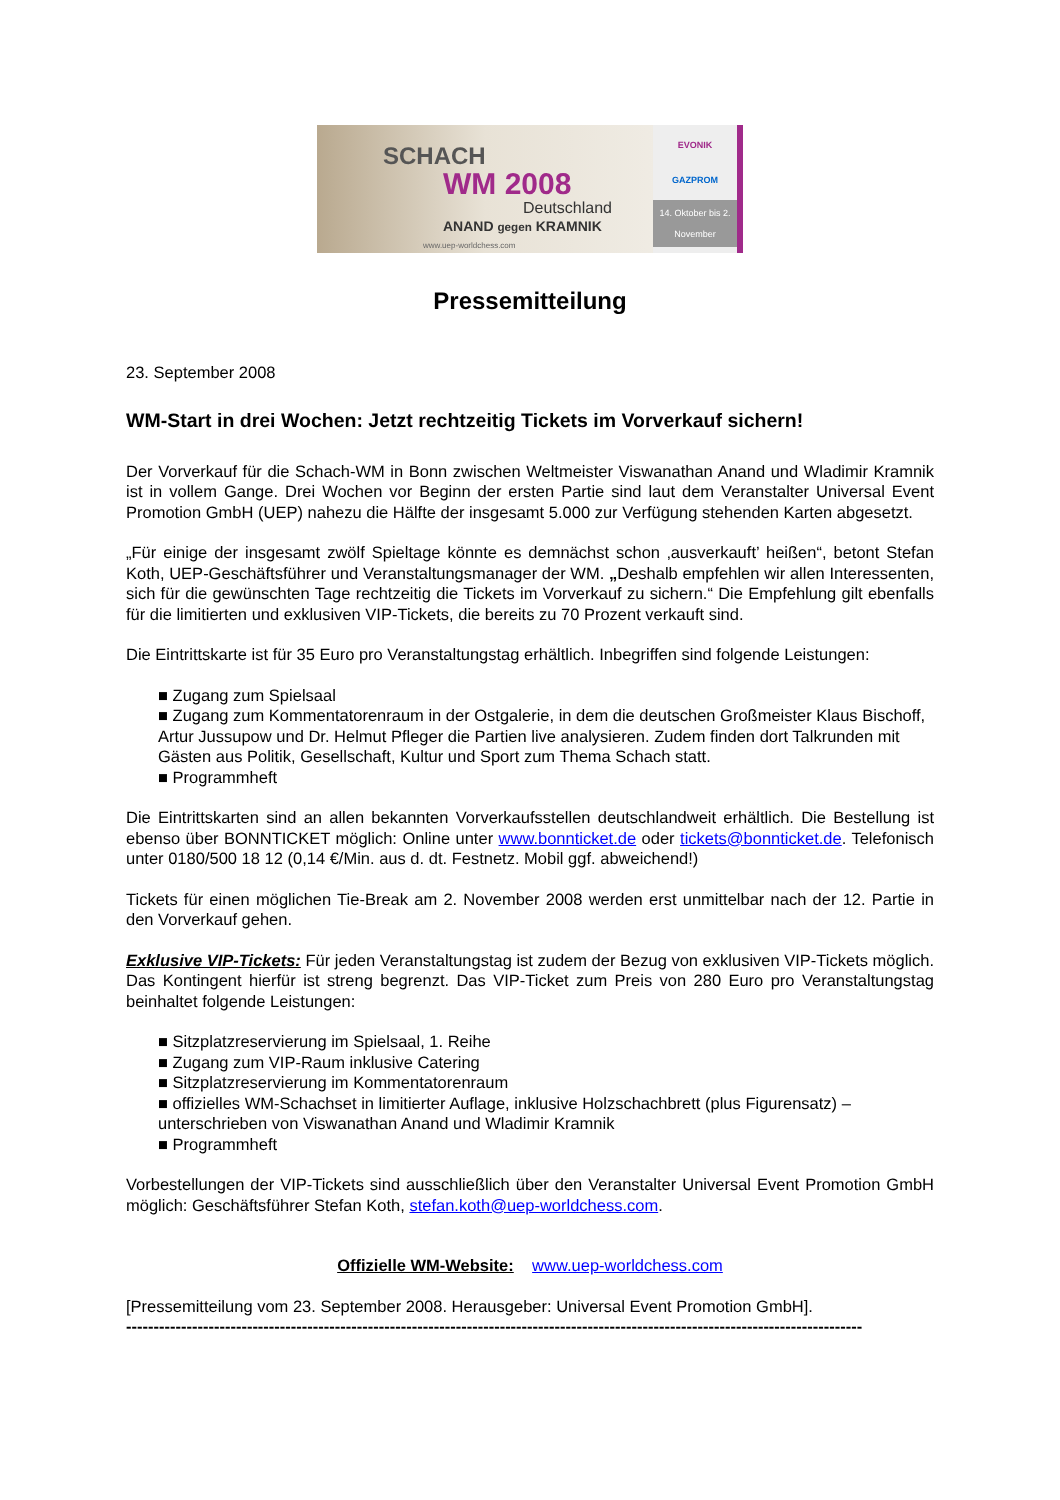SCHACH
WM 2008
Deutschland
ANAND gegen KRAMNIK
www.uep-worldchess.com
EVONIK
GAZPROM
14. Oktober bis 2. November
Pressemitteilung
23. September 2008
WM-Start in drei Wochen: Jetzt rechtzeitig Tickets im Vorverkauf sichern!
Der Vorverkauf für die Schach-WM in Bonn zwischen Weltmeister Viswanathan Anand und Wladimir Kramnik ist in vollem Gange. Drei Wochen vor Beginn der ersten Partie sind laut dem Veranstalter Universal Event Promotion GmbH (UEP) nahezu die Hälfte der insgesamt 5.000 zur Verfügung stehenden Karten abgesetzt.
„Für einige der insgesamt zwölf Spieltage könnte es demnächst schon ‚ausverkauft’ heißen“, betont Stefan Koth, UEP-Geschäftsführer und Veranstaltungsmanager der WM. „Deshalb empfehlen wir allen Interessenten, sich für die gewünschten Tage rechtzeitig die Tickets im Vorverkauf zu sichern.“ Die Empfehlung gilt ebenfalls für die limitierten und exklusiven VIP-Tickets, die bereits zu 70 Prozent verkauft sind.
Die Eintrittskarte ist für 35 Euro pro Veranstaltungstag erhältlich. Inbegriffen sind folgende Leistungen:
■ Zugang zum Spielsaal
■ Zugang zum Kommentatorenraum in der Ostgalerie, in dem die deutschen Großmeister Klaus Bischoff, Artur Jussupow und Dr. Helmut Pfleger die Partien live analysieren. Zudem finden dort Talkrunden mit Gästen aus Politik, Gesellschaft, Kultur und Sport zum Thema Schach statt.
■ Programmheft
Die Eintrittskarten sind an allen bekannten Vorverkaufsstellen deutschlandweit erhältlich. Die Bestellung ist ebenso über BONNTICKET möglich: Online unter www.bonnticket.de oder tickets@bonnticket.de. Telefonisch unter 0180/500 18 12 (0,14 €/Min. aus d. dt. Festnetz. Mobil ggf. abweichend!)
Tickets für einen möglichen Tie-Break am 2. November 2008 werden erst unmittelbar nach der 12. Partie in den Vorverkauf gehen.
Exklusive VIP-Tickets: Für jeden Veranstaltungstag ist zudem der Bezug von exklusiven VIP-Tickets möglich. Das Kontingent hierfür ist streng begrenzt. Das VIP-Ticket zum Preis von 280 Euro pro Veranstaltungstag beinhaltet folgende Leistungen:
■ Sitzplatzreservierung im Spielsaal, 1. Reihe
■ Zugang zum VIP-Raum inklusive Catering
■ Sitzplatzreservierung im Kommentatorenraum
■ offizielles WM-Schachset in limitierter Auflage, inklusive Holzschachbrett (plus Figurensatz) – unterschrieben von Viswanathan Anand und Wladimir Kramnik
■ Programmheft
Vorbestellungen der VIP-Tickets sind ausschließlich über den Veranstalter Universal Event Promotion GmbH möglich: Geschäftsführer Stefan Koth, stefan.koth@uep-worldchess.com.
Offizielle WM-Website: www.uep-worldchess.com
[Pressemitteilung vom 23. September 2008. Herausgeber: Universal Event Promotion GmbH].
--------------------------------------------------------------------------------------------------------------------------------------